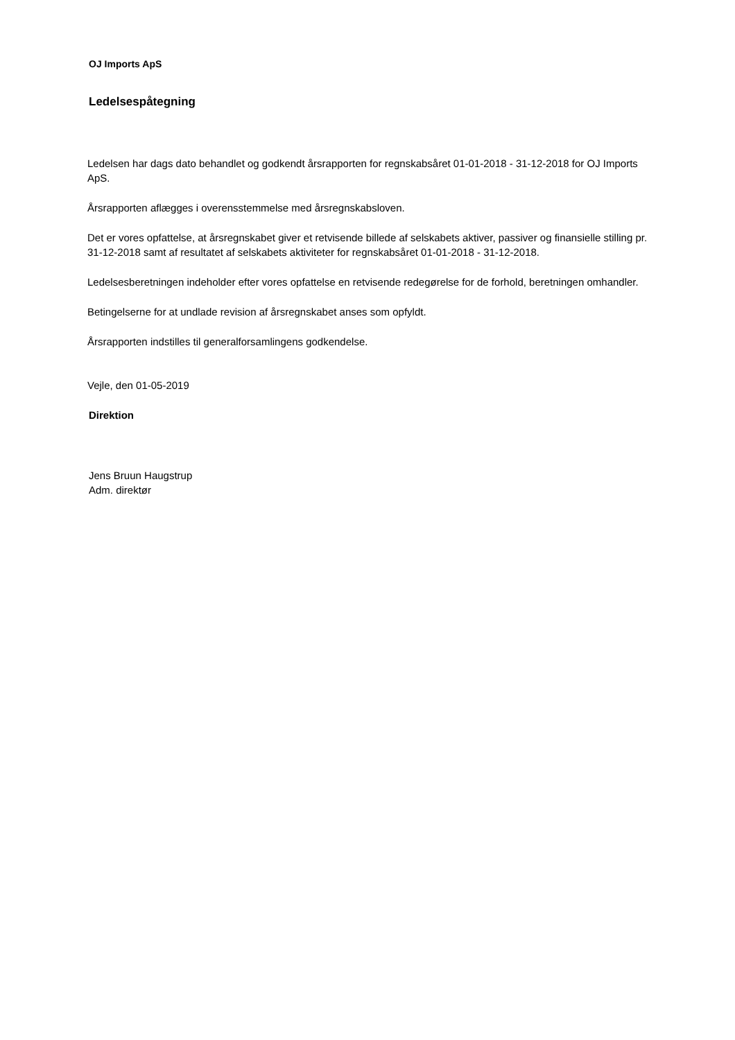OJ Imports ApS
Ledelsespåtegning
Ledelsen har dags dato behandlet og godkendt årsrapporten for regnskabsåret 01-01-2018 - 31-12-2018 for OJ Imports ApS.
Årsrapporten aflægges i overensstemmelse med årsregnskabsloven.
Det er vores opfattelse, at årsregnskabet giver et retvisende billede af selskabets aktiver, passiver og finansielle stilling pr. 31-12-2018 samt af resultatet af selskabets aktiviteter for regnskabsåret 01-01-2018 - 31-12-2018.
Ledelsesberetningen indeholder efter vores opfattelse en retvisende redegørelse for de forhold, beretningen omhandler.
Betingelserne for at undlade revision af årsregnskabet anses som opfyldt.
Årsrapporten indstilles til generalforsamlingens godkendelse.
Vejle, den 01-05-2019
Direktion
Jens Bruun Haugstrup
Adm. direktør